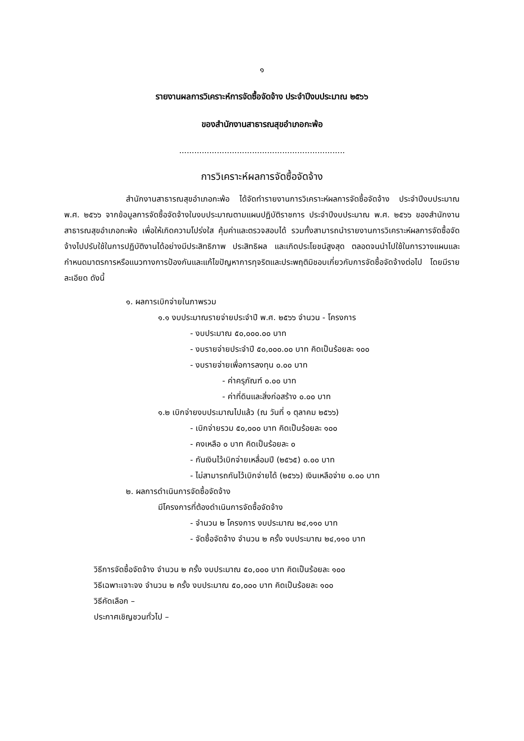๑
รายงานผลการวิเคราะห์การจัดซื้อจัดจ้าง ประจำปีงบประมาณ ๒๕๖๖
ของสำนักงานสาธารณสุขอำเภอกะพ้อ
..................................................................
การวิเคราะห์ผลการจัดซื้อจัดจ้าง
สำนักงานสาธารณสุขอำเภอกะพ้อ ได้จัดทำรายงานการวิเคราะห์ผลการจัดซื้อจัดจ้าง ประจำปีงบประมาณ พ.ศ. ๒๕๖๖ จากข้อมูลการจัดซื้อจัดจ้างในงบประมาณตามแผนปฏิบัติราชการ ประจำปีงบประมาณ พ.ศ. ๒๕๖๖ ของสำนักงานสาธารณสุขอำเภอกะพ้อ เพื่อให้เกิดความโปร่งใส คุ้มค่าและตรวจสอบได้ รวมทั้งสามารถนำรายงานการวิเคราะห์ผลการจัดซื้อจัดจ้างไปปรับใช้ในการปฏิบัติงานได้อย่างมีประสิทธิภาพ ประสิทธิผล และเกิดประโยชน์สูงสุด ตลอดจนนำไปใช้ในการวางแผนและกำหนดมาตรการหรือแนวทางการป้องกันและแก้ไขปัญหาการทุจริตและประพฤติมิชอบเกี่ยวกับการจัดซื้อจัดจ้างต่อไป โดยมีรายละเอียด ดังนี้
๑. ผลการเบิกจ่ายในภาพรวม
๑.๑ งบประมาณรายจ่ายประจำปี พ.ศ. ๒๕๖๖ จำนวน - โครงการ
- งบประมาณ ๕๐,๐๐๐.๐๐ บาท
- งบรายจ่ายประจำปี ๕๐,๐๐๐.๐๐ บาท คิดเป็นร้อยละ ๑๐๐
- งบรายจ่ายเพื่อการลงทุน ๐.๐๐ บาท
- ค่าครุภัณฑ์ ๐.๐๐ บาท
- ค่าที่ดินและสิ่งก่อสร้าง ๐.๐๐ บาท
๑.๒ เบิกจ่ายงบประมาณไปแล้ว (ณ วันที่ ๑ ตุลาคม ๒๕๖๖)
- เบิกจ่ายรวม ๕๐,๐๐๐ บาท คิดเป็นร้อยละ ๑๐๐
- คงเหลือ ๐ บาท คิดเป็นร้อยละ ๐
- กันเงินไว้เบิกจ่ายเหลื่อมปี (๒๕๖๕) ๐.๐๐ บาท
- ไม่สามารถกันไว้เบิกจ่ายได้ (๒๕๖๖) เงินเหลือจ่าย ๐.๐๐ บาท
๒. ผลการดำเนินการจัดซื้อจัดจ้าง
มีโครงการที่ต้องดำเนินการจัดซื้อจัดจ้าง
- จำนวน ๒ โครงการ งบประมาณ ๒๔,๑๑๐ บาท
- จัดซื้อจัดจ้าง จำนวน ๒ ครั้ง งบประมาณ ๒๔,๑๑๐ บาท
วิธีการจัดซื้อจัดจ้าง จำนวน ๒ ครั้ง งบประมาณ ๕๐,๐๐๐ บาท คิดเป็นร้อยละ ๑๐๐
วิธีเฉพาะเจาะจง จำนวน ๒ ครั้ง งบประมาณ ๕๐,๐๐๐ บาท คิดเป็นร้อยละ ๑๐๐
วิธีคัดเลือก –
ประกาศเชิญชวนทั่วไป –